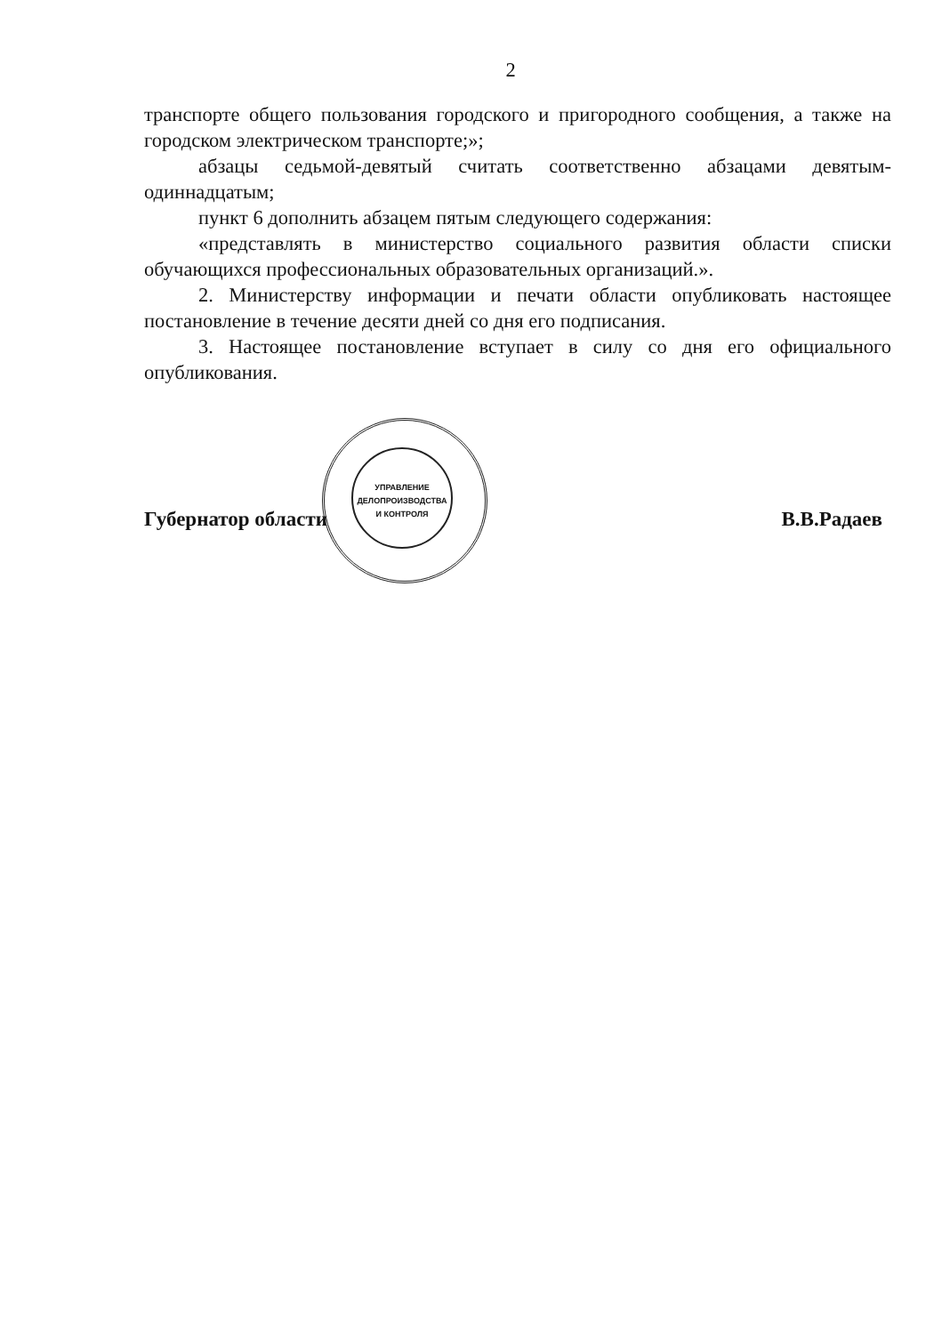2
транспорте общего пользования городского и пригородного сообщения, а также на городском электрическом транспорте;»;
абзацы седьмой-девятый считать соответственно абзацами девятым-одиннадцатым;
пункт 6 дополнить абзацем пятым следующего содержания:
«представлять в министерство социального развития области списки обучающихся профессиональных образовательных организаций.».
2. Министерству информации и печати области опубликовать настоящее постановление в течение десяти дней со дня его подписания.
3. Настоящее постановление вступает в силу со дня его официального опубликования.
Губернатор области В.В.Радаев
УПРАВЛЕНИЕ
ДЕЛОПРОИЗВОДСТВА
И КОНТРОЛЯ